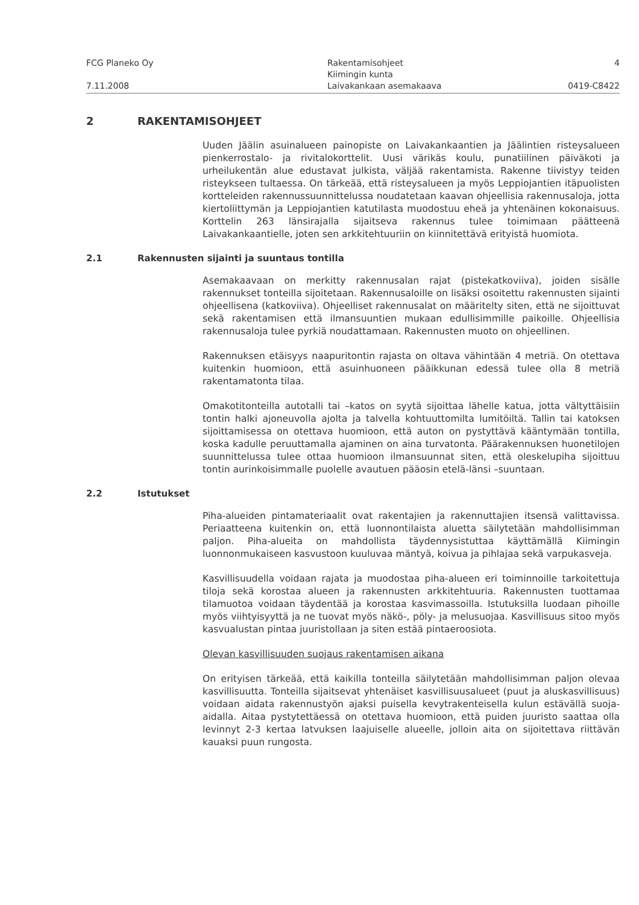FCG Planeko Oy Rakentamisohjeet 4
Kiimingin kunta
7.11.2008 Laivakankaan asemakaava 0419-C8422
2 RAKENTAMISOHJEET
Uuden Jäälin asuinalueen painopiste on Laivakankaantien ja Jäälintien risteysalueen pienkerrostalo- ja rivitalokorttelit. Uusi värikäs koulu, punatiilinen päiväkoti ja urheilukentän alue edustavat julkista, väljää rakentamista. Rakenne tiivistyy teiden risteykseen tultaessa. On tärkeää, että risteysalueen ja myös Leppiojantien itäpuolisten kortteleiden rakennussuunnittelussa noudatetaan kaavan ohjeellisia rakennusaloja, jotta kiertoliittymän ja Leppiojantien katutilasta muodostuu eheä ja yhtenäinen kokonaisuus. Korttelin 263 länsirajalla sijaitseva rakennus tulee toimimaan päätteenä Laivakankaantielle, joten sen arkkitehtuuriin on kiinnitettävä erityistä huomiota.
2.1 Rakennusten sijainti ja suuntaus tontilla
Asemakaavaan on merkitty rakennusalan rajat (pistekatkoviiva), joiden sisälle rakennukset tonteilla sijoitetaan. Rakennusaloille on lisäksi osoitettu rakennusten sijainti ohjeellisena (katkoviiva). Ohjeelliset rakennusalat on määritelty siten, että ne sijoittuvat sekä rakentamisen että ilmansuuntien mukaan edullisimmille paikoille. Ohjeellisia rakennusaloja tulee pyrkiä noudattamaan. Rakennusten muoto on ohjeellinen.
Rakennuksen etäisyys naapuritontin rajasta on oltava vähintään 4 metriä. On otettava kuitenkin huomioon, että asuinhuoneen pääikkunan edessä tulee olla 8 metriä rakentamatonta tilaa.
Omakotitonteilla autotalli tai –katos on syytä sijoittaa lähelle katua, jotta vältyttäisiin tontin halki ajoneuvolla ajolta ja talvella kohtuuttomilta lumitöiltä. Tallin tai katoksen sijoittamisessa on otettava huomioon, että auton on pystyttävä kääntymään tontilla, koska kadulle peruuttamalla ajaminen on aina turvatonta. Päärakennuksen huonetilojen suunnittelussa tulee ottaa huomioon ilmansuunnat siten, että oleskelupiha sijoittuu tontin aurinkoisimmalle puolelle avautuen pääosin etelä-länsi –suuntaan.
2.2 Istutukset
Piha-alueiden pintamateriaalit ovat rakentajien ja rakennuttajien itsensä valittavissa. Periaatteena kuitenkin on, että luonnontilaista aluetta säilytetään mahdollisimman paljon. Piha-alueita on mahdollista täydennysistuttaa käyttämällä Kiimingin luonnonmukaiseen kasvustoon kuuluvaa mäntyä, koivua ja pihlajaa sekä varpukasveja.
Kasvillisuudella voidaan rajata ja muodostaa piha-alueen eri toiminnoille tarkoitettuja tiloja sekä korostaa alueen ja rakennusten arkkitehtuuria. Rakennusten tuottamaa tilamuotoa voidaan täydentää ja korostaa kasvimassoilla. Istutuksilla luodaan pihoille myös viihtyisyyttä ja ne tuovat myös näkö-, pöly- ja melusuojaa. Kasvillisuus sitoo myös kasvualustan pintaa juuristollaan ja siten estää pintaeroosiota.
Olevan kasvillisuuden suojaus rakentamisen aikana
On erityisen tärkeää, että kaikilla tonteilla säilytetään mahdollisimman paljon olevaa kasvillisuutta. Tonteilla sijaitsevat yhtenäiset kasvillisuusalueet (puut ja aluskasvillisuus) voidaan aidata rakennustyön ajaksi puisella kevytrakenteisella kulun estävällä suoja-aidalla. Aitaa pystytettäessä on otettava huomioon, että puiden juuristo saattaa olla levinnyt 2-3 kertaa latvuksen laajuiselle alueelle, jolloin aita on sijoitettava riittävän kauaksi puun rungosta.